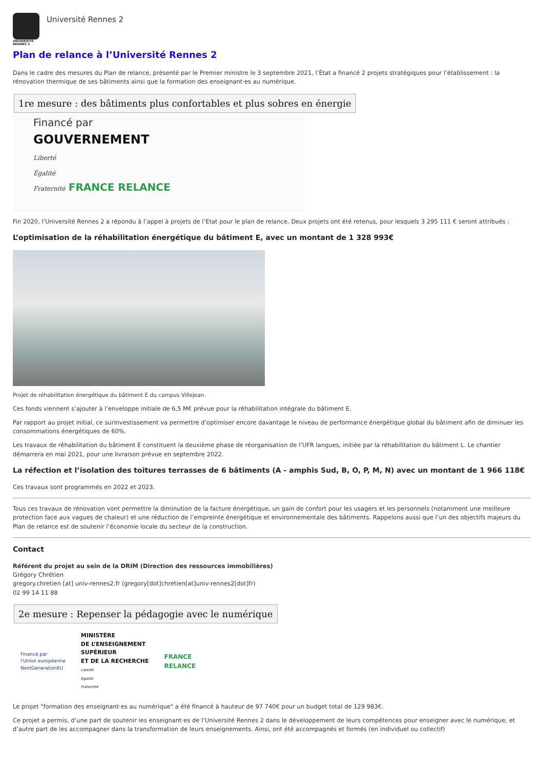UNIVERSITÉ
RENNES 2
Université Rennes 2
Plan de relance à l’Université Rennes 2
Dans le cadre des mesures du Plan de relance, présenté par le Premier ministre le 3 septembre 2021, l’État a financé 2 projets stratégiques pour l’établissement : la rénovation thermique de ses bâtiments ainsi que la formation des enseignant·es au numérique.
1re mesure : des bâtiments plus confortables et plus sobres en énergie
Financé par
GOUVERNEMENT
Liberté
Égalité
Fraternité FRANCE RELANCE
Fin 2020, l’Université Rennes 2 a répondu à l’appel à projets de l’Etat pour le plan de relance. Deux projets ont été retenus, pour lesquels 3 295 111 € seront attribués :
L’optimisation de la réhabilitation énergétique du bâtiment E, avec un montant de 1 328 993€
Projet de réhabilitation énergétique du bâtiment E du campus Villejean.
Ces fonds viennent s’ajouter à l’enveloppe initiale de 6,5 M€ prévue pour la réhabilitation intégrale du bâtiment E.
Par rapport au projet initial, ce surinvestissement va permettre d’optimiser encore davantage le niveau de performance énergétique global du bâtiment afin de diminuer les consommations énergétiques de 60%.
Les travaux de réhabilitation du bâtiment E constituent la deuxième phase de réorganisation de l’UFR langues, initiée par la réhabilitation du bâtiment L. Le chantier démarrera en mai 2021, pour une livraison prévue en septembre 2022.
La réfection et l’isolation des toitures terrasses de 6 bâtiments (A - amphis Sud, B, O, P, M, N) avec un montant de 1 966 118€
Ces travaux sont programmés en 2022 et 2023.
Tous ces travaux de rénovation vont permettre la diminution de la facture énergétique, un gain de confort pour les usagers et les personnels (notamment une meilleure protection face aux vagues de chaleur) et une réduction de l’empreinte énergétique et environnementale des bâtiments. Rappelons aussi que l’un des objectifs majeurs du Plan de relance est de soutenir l’économie locale du secteur de la construction.
Contact
Référent du projet au sein de la DRIM (Direction des ressources immobilières)
Grégory Chrétien
gregory.chretien [at] univ-rennes2.fr (gregory[dot]chretien[at]univ-rennes2[dot]fr)
02 99 14 11 88
2e mesure : Repenser la pédagogie avec le numérique
Financé par
l'Union européenne
NextGenerationEU
MINISTÈRE
DE L’ENSEIGNEMENT
SUPÉRIEUR
ET DE LA RECHERCHE
Liberté
Égalité
Fraternité
FRANCE
RELANCE
Le projet "formation des enseignant·es au numérique" a été financé à hauteur de 97 740€ pour un budget total de 129 983€.
Ce projet a permis, d’une part de soutenir les enseignant·es de l’Université Rennes 2 dans le développement de leurs compétences pour enseigner avec le numérique, et d’autre part de les accompagner dans la transformation de leurs enseignements. Ainsi, ont été accompagnés et formés (en individuel ou collectif)